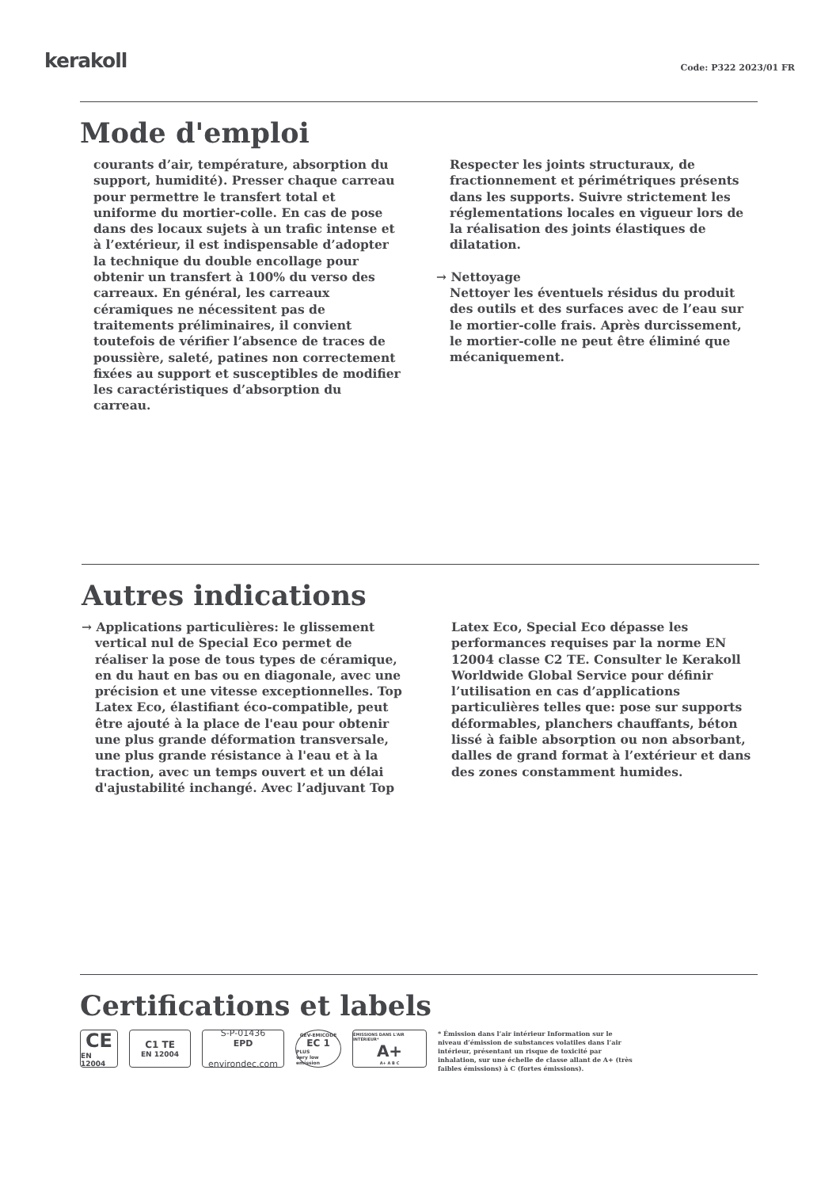kerakoll Code: P322 2023/01 FR
Mode d'emploi
courants d’air, température, absorption du support, humidité). Presser chaque carreau pour permettre le transfert total et uniforme du mortier-colle. En cas de pose dans des locaux sujets à un trafic intense et à l’extérieur, il est indispensable d’adopter la technique du double encollage pour obtenir un transfert à 100% du verso des carreaux. En général, les carreaux céramiques ne nécessitent pas de traitements préliminaires, il convient toutefois de vérifier l’absence de traces de poussière, saleté, patines non correctement fixées au support et susceptibles de modifier les caractéristiques d’absorption du carreau.
Respecter les joints structuraux, de fractionnement et périmétriques présents dans les supports. Suivre strictement les réglementations locales en vigueur lors de la réalisation des joints élastiques de dilatation.
→ Nettoyage
Nettoyer les éventuels résidus du produit des outils et des surfaces avec de l’eau sur le mortier-colle frais. Après durcissement, le mortier-colle ne peut être éliminé que mécaniquement.
Autres indications
→ Applications particulières: le glissement vertical nul de Special Eco permet de réaliser la pose de tous types de céramique, en du haut en bas ou en diagonale, avec une précision et une vitesse exceptionnelles. Top Latex Eco, élastifiant éco-compatible, peut être ajouté à la place de l'eau pour obtenir une plus grande déformation transversale, une plus grande résistance à l'eau et à la traction, avec un temps ouvert et un délai d'ajustabilité inchangé. Avec l’adjuvant Top
Latex Eco, Special Eco dépasse les performances requises par la norme EN 12004 classe C2 TE. Consulter le Kerakoll Worldwide Global Service pour définir l’utilisation en cas d’applications particulières telles que: pose sur supports déformables, planchers chauffants, béton lissé à faible absorption ou non absorbant, dalles de grand format à l’extérieur et dans des zones constamment humides.
Certifications et labels
CE
EN 12004
C1 TE
EN 12004
S-P-01436
EPD
environdec.com
GEV-EMICODE
EC 1
PLUS
very low emission
ÉMISSIONS DANS L'AIR INTÉRIEUR*
A+
A+ A B C
* Émission dans l’air intérieur Information sur le niveau d’émission de substances volatiles dans l’air intérieur, présentant un risque de toxicité par inhalation, sur une échelle de classe allant de A+ (très faibles émissions) à C (fortes émissions).